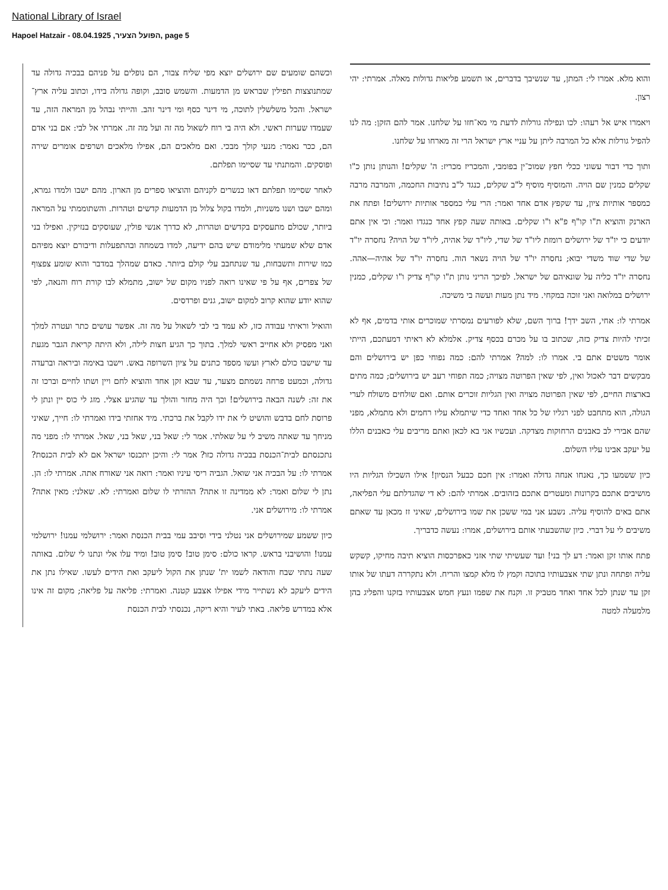National Library of Israel
Hapoel Hatzair - הפועל הצעיר, 08.04.1925, page 5
וכשהם שומעים שם ירושלים יוצא מפי שליח צבור, הם נופלים על פניהם בבכיה גדולה עד שמתנוצצות תפילין שבראש מן הדמעות. והשמש סובב, וקופה גדולה בידו, וכתוב עליה ארץ־ישראל. והכל משלשלין לתוכה, מי דינר כסף ומי דינר זהב. והייתי נבהל מן המראה הזה, עד שעמדו שערות ראשי. ולא היה בי רוח לשאול מה זה ועל מה זה. אמרתי אל לבי: אם בני אדם הם, ככר נאמר: מנעי קולך מבכי. ואם מלאכים הם, אפילו מלאכים ושרפים אומרים שירה ופוסקים. והמתנתי עד שסיימו תפלתם.
לאחר שסיימו תפלתם דאו כנשרים לקניהם והוציאו ספרים מן הארון. מהם ישבו ולמדו גמרא, ומהם ישבו ושנו משניות, ולמדו בקול צלול מן הדמעות קדשים וטהרות. והשתוממתי על המראה ביותר, שכולם מתעסקים בקדשים וטהרות, לא כדרך אנשי פולין, שעוסקים בנזיקין. ואפילו בני אדם שלא שמעתי מלימודם שיש בהם ידיעה, למדו בשמחה ובהתפעלות ודיבורם יוצא מפיהם כמו שירות ותשבחות, עד שנתחבב עלי קולם ביותר. כאדם שמהלך במדבר והוא שומע צפצוף של צפרים, אף על פי שאינו רואה לפניו מקום של ישוב, מתמלא לבו קורת רוח והנאה, לפי שהוא יודע שהוא קרוב למקום ישוב, גנים ופרדסים.
והואיל וראיתי עבודה כזו, לא עמד בי לבי לשאול על מה זה. אפשר עושים כתר ועטרה למלך ואני מפסיק ולא אחייב ראשי למלך. בתוך כך הגיע חצות לילה, ולא היתה קריאת הגבר מגעת עד שישבו כולם לארץ ועשו מספד כתנים על ציון השרופה באש. וישבו באימה וביראה וברעדה גדולה, וכמעט פרחה נשמתם מצער, עד שבא זקן אחד והוציא לחם ויין ושתו לחיים וברכו זה את זה: לשנה הבאה בירושלים! וכך היה מחזר והולך עד שהגיע אצלי. מזג לי כוס יין ונתן לי פרוסת לחם בדבש והושיט לי את ידו לקבל את ברכתי. מיד אחזתי בידו ואמרתי לו: חייך, שאיני מניחך עד שאתה משיב לי על שאלתי. אמר לי: שאל בני, שאל בני, שאל. אמרתי לו: מפני מה נתכנסתם לבית־הכנסת בבכיה גדולה כזו? אמר לי: והיכן יתכנסו ישראל אם לא לבית הכנסת? אמרתי לו: על הבכיה אני שואל. הגביה ריסי עיניו ואמר: רואה אני שאורח אתה. אמרתי לו: הן. נתן לי שלום ואמר: לא ממדינה זו אתה? ההזרתי לו שלום ואמרתי: לא. שאלני: מאין אתה? אמרתי לו: מירושלים אני.
כיון ששמע שמירושלים אני נטלני בידי וסיבב עמי בבית הכנסת ואמר: ירושלמי עמנו! ירושלמי עמנו! והושיבני בראש. קראו כולם: סימן טוב! סימן טוב! ומיד עלו אלי ונתנו לי שלום. באותה שעה נתתי שבח והודאה לשמו ית' שנתן את הקול ליעקב ואת הידים לעשו. שאילו נתן את הידים ליעקב לא נשתייר מידי אפילו אצבע קטנה. ואמרתי: פליאה על פליאה; מקום זה אינו אלא במדרש פליאה. באתי לעיר והיא ריקה, נכנסתי לבית הכנסת
והוא מלא. אמרו לי: המתן, עד שנשיבך בדברים, או תשמע פליאות גדולות מאלה. אמרתי: יהי רצון.
ויאמרו איש אל רעהו: לכו ונפילה גורלות לדעת מי מא־חזו על שלחנו. אמר להם הזקן: מה לנו להפיל גורלות אלא כל המרבה ליתן על עניי ארץ ישראל הרי זה מארחו על שלחנו.
ותוך כדי דבור עשוני ככלי חפץ שמוכ־ין בפומבי, והמכריז מכריז: ה' שקלים! והנותן נותן כ"ו שקלים כמנין שם הויה. והמוסיף מוסיף ל"ב שקלים, כנגד ל"ב נתיבות החכמה, והמרבה מרבה כמספר אותיות ציון, עד שקפץ אדם אחד ואמר: הרי עלי כמספר אותיות ירושלים! ופתח את הארנק והוציא ת"ו קו"ף פ"א ו"ו שקלים. באותה שעה קפץ אחד כנגדו ואמר: וכי אין אתם יודעים כי יו"ד של ירושלים רומזת ליו"ד של שדי, ליו"ד של אהיה, ליו"ד של הויה? נחסרה יו"ד של שדי שוד משדי יבוא; נחסרה יו"ד של הויה נשאר הוה. נחסרה יו"ד של אהיה—אהה. נחסרה יו"ד כליה על שונאיהם של ישראל. לפיכך הריני נותן ת"ו קו"ף צדיק ו"ו שקלים, כמנין ירושלים במלואה ואני זוכה במקחי. מיד נתן מעות ועשה בי משיכה.
אמרתי לו: אחי, השב ידך! ברוך השם, שלא לפורעים נמסרתי שמוכרים אותי בדמים, אף לא זכיתי להיות צדיק כזה, שכתוב בו על מכרם בכסף צדיק. אלמלא לא ראיתי דמעתכם, הייתי אומר משטים אתם בי. אמרו לו: למה? אמרתי להם: כמה נפוחי כפן יש בירושלים והם מבקשים דבר לאכול ואין, לפי שאין הפרוטה מצויה; כמה תפוחי רעב יש בירושלים; כמה מתים בארצות החיים, לפי שאין הפרוטה מצויה ואין הגליות זוכרים אותם. ואם שולחים משולח לערי הגולה, הוא מתחבט לפני רגליו של כל אחד ואחד כדי שיתמלא עליו רחמים ולא מתמלא, מפני שהם אבירי לב כאבנים הרחוקות מצדקה. ועכשיו אני בא לכאן ואתם מריבים עלי כאבנים הללו על יעקב אבינו עליו השלום.
כיון ששמעו כך, נאנחו אנחה גדולה ואמרו: אין חכם כבעל הנסיון! אילו השכילו הגליות היו מושיבים אתכם בקרונות ומעטרים אתכם בזהובים. אמרתי להם: לא די שהגדלתם עלי הפליאה, אתם באים להוסיף עליה. נשבע אני במי ששכן את שמו בירושלים, שאיני זז מכאן עד שאתם משיבים לי על דברי. כיון שהשבעתי אותם בירושלים, אמרו: נעשה כדבריך.
פתח אותו זקן ואמר: דע לך בני! ועד שעשיתי שתי אזני כאפרכסות הוציא תיבה מחיקו, קשקש עליה ופתחה ונתן שתי אצבעותיו בתוכה וקמץ לו מלא קמצו והריח. ולא נתקררה דעתו של אותו זקן עד שנתן לכל אחד ואחד מטביק זו. וקנח את שפמו ונעץ חמש אצבעותיו בזקנו והפליג בהן מלמעלה למטה